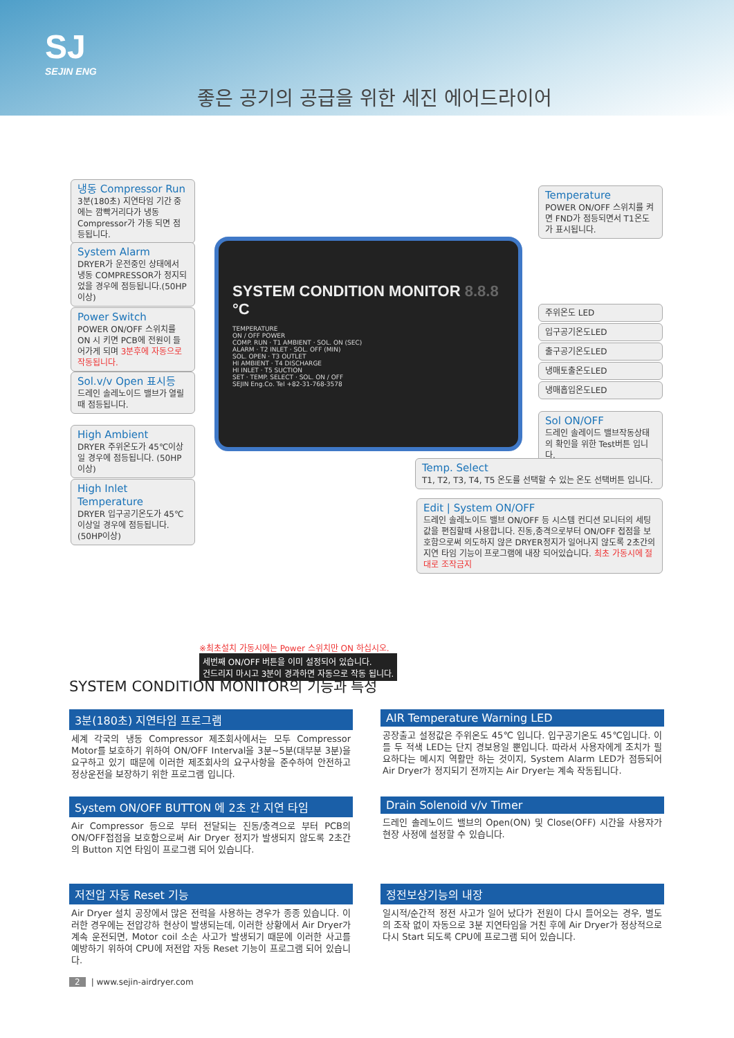SJ
SEJIN ENG
좋은 공기의 공급을 위한 세진 에어드라이어
냉동 Compressor Run
3분(180초) 지연타임 기간 중에는 깜빡거리다가 냉동 Compressor가 가동 되면 점등됩니다.
System Alarm
DRYER가 운전중인 상태에서 냉동 COMPRESSOR가 정지되었을 경우에 점등됩니다.(50HP 이상)
Power Switch
POWER ON/OFF 스위치를 ON 시 키면 PCB에 전원이 들어가게 되며 3분후에 자동으로 작동됩니다.
Sol.v/v Open 표시등
드레인 솔레노이드 밸브가 열릴때 점등됩니다.
High Ambient
DRYER 주위온도가 45℃이상일 경우에 점등됩니다. (50HP 이상)
High Inlet Temperature
DRYER 입구공기온도가 45℃ 이상일 경우에 점등됩니다. (50HP이상)
SYSTEM CONDITION MONITOR 8.8.8 °C
TEMPERATURE
ON / OFF POWER
COMP. RUN · T1 AMBIENT · SOL. ON (SEC)
ALARM · T2 INLET · SOL. OFF (MIN)
SOL. OPEN · T3 OUTLET
HI AMBIENT · T4 DISCHARGE
HI INLET · T5 SUCTION
SET · TEMP. SELECT · SOL. ON / OFF
SEJIN Eng.Co. Tel +82-31-768-3578
Temperature
POWER ON/OFF 스위치를 켜면 FND가 점등되면서 T1온도가 표시됩니다.
주위온도 LED
입구공기온도LED
출구공기온도LED
냉매토출온도LED
냉매흡입온도LED
Sol ON/OFF
드레인 솔레이드 밸브작동상태의 확인을 위한 Test버튼 입니다.
Temp. Select
T1, T2, T3, T4, T5 온도를 선택할 수 있는 온도 선택버튼 입니다.
Edit | System ON/OFF
드레인 솔레노이드 밸브 ON/OFF 등 시스템 컨디션 모니터의 세팅 값을 편집할때 사용합니다. 진동,충격으로부터 ON/OFF 접점을 보호함으로써 의도하지 않은 DRYER정지가 일어나지 않도록 2초간의 지연 타임 기능이 프로그램에 내장 되어있습니다. 최초 가동시에 절대로 조작금지
※최초설치 가동시에는 Power 스위치만 ON 하십시오.
세번째 ON/OFF 버튼을 이미 설정되어 있습니다.
건드리지 마시고 3분이 경과하면 자동으로 작동 됩니다.
SYSTEM CONDITION MONITOR의 기능과 특성
3분(180초) 지연타임 프로그램
세계 각국의 냉동 Compressor 제조회사에서는 모두 Compressor Motor를 보호하기 위하여 ON/OFF Interval을 3분~5분(대부분 3분)을 요구하고 있기 때문에 이러한 제조회사의 요구사항을 준수하여 안전하고 정상운전을 보장하기 위한 프로그램 입니다.
AIR Temperature Warning LED
공장출고 설정값은 주위온도 45℃ 입니다. 입구공기온도 45℃입니다. 이들 두 적색 LED는 단지 경보용일 뿐입니다. 따라서 사용자에게 조치가 필요하다는 메시지 역활만 하는 것이지, System Alarm LED가 점등되어 Air Dryer가 정지되기 전까지는 Air Dryer는 계속 작동됩니다.
System ON/OFF BUTTON 에 2초 간 지연 타임
Air Compressor 등으로 부터 전달되는 진동/충격으로 부터 PCB의 ON/OFF접점을 보호함으로써 Air Dryer 정지가 발생되지 않도록 2초간의 Button 지연 타임이 프로그램 되어 있습니다.
Drain Solenoid v/v Timer
드레인 솔레노이드 밸브의 Open(ON) 및 Close(OFF) 시간을 사용자가 현장 사정에 설정할 수 있습니다.
저전압 자동 Reset 기능
Air Dryer 설치 공장에서 많은 전력을 사용하는 경우가 종종 있습니다. 이러한 경우에는 전압강하 현상이 발생되는데, 이러한 상황에서 Air Dryer가 계속 운전되면, Motor coil 소손 사고가 발생되기 때문에 이러한 사고를 예방하기 위하여 CPU에 저전압 자동 Reset 기능이 프로그램 되어 있습니다.
정전보상기능의 내장
일시적/순간적 정전 사고가 일어 났다가 전원이 다시 들어오는 경우, 별도의 조작 없이 자동으로 3분 지연타임을 거친 후에 Air Dryer가 정상적으로 다시 Start 되도록 CPU에 프로그램 되어 있습니다.
2 | www.sejin-airdryer.com